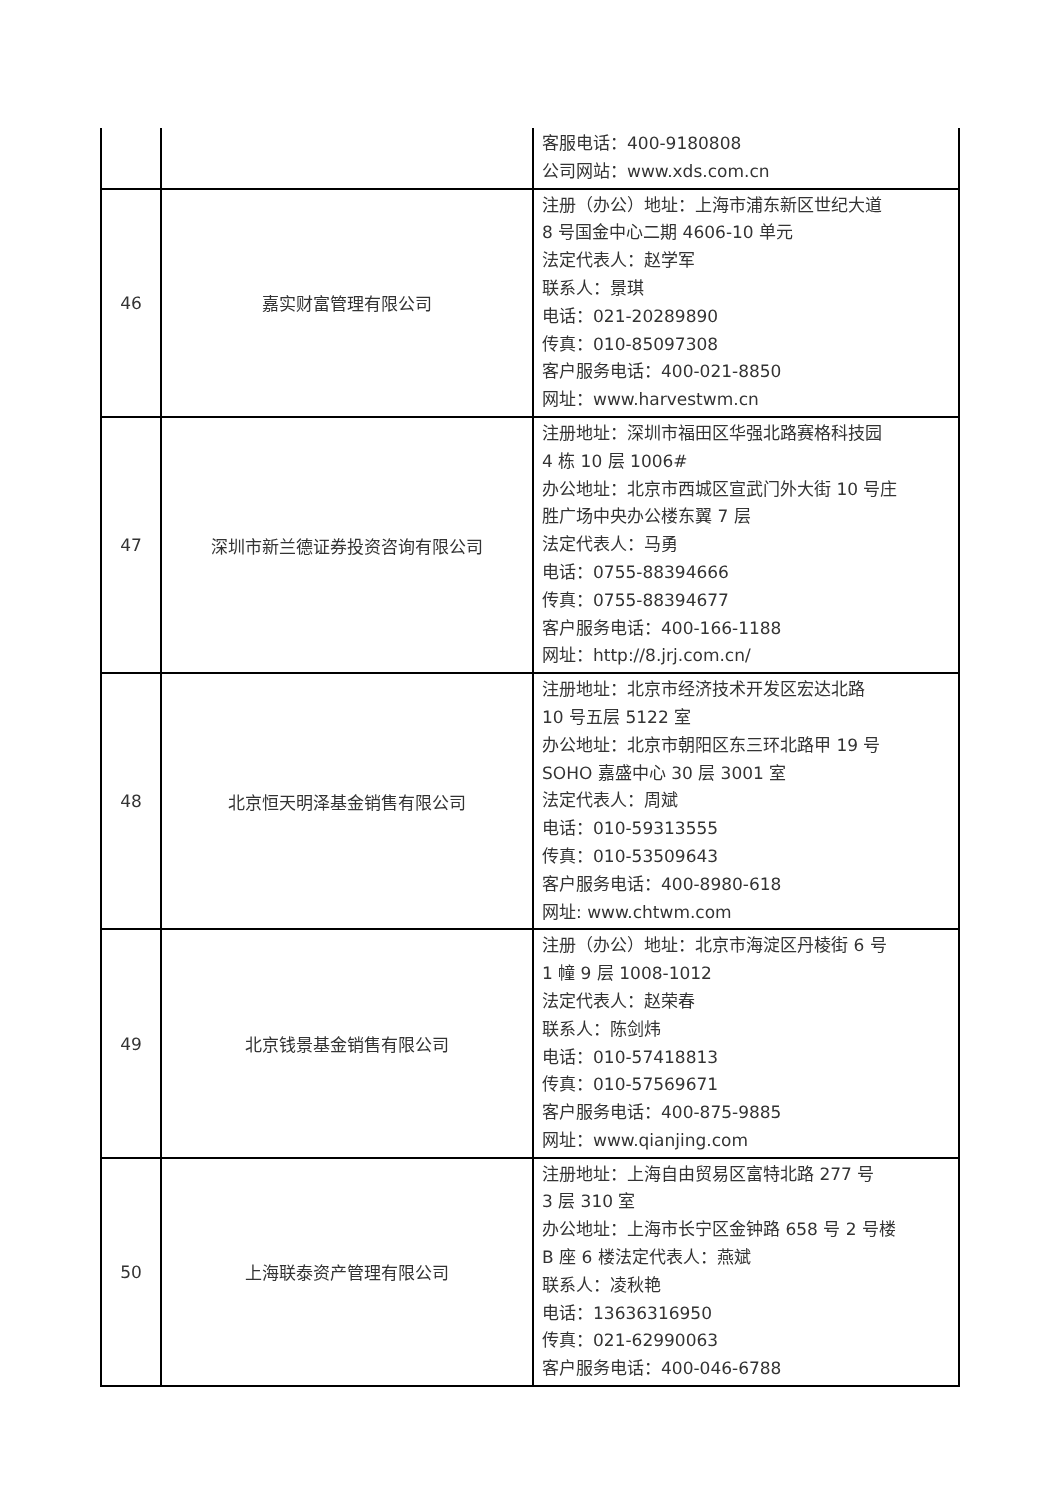| | | 客服电话：400-9180808 公司网站：www.xds.com.cn |
| 46 | 嘉实财富管理有限公司 | 注册（办公）地址：上海市浦东新区世纪大道 8 号国金中心二期 4606-10 单元 法定代表人：赵学军 联系人：景琪 电话：021-20289890 传真：010-85097308 客户服务电话：400-021-8850 网址：www.harvestwm.cn |
| 47 | 深圳市新兰德证券投资咨询有限公司 | 注册地址：深圳市福田区华强北路赛格科技园 4 栋 10 层 1006# 办公地址：北京市西城区宣武门外大街 10 号庄 胜广场中央办公楼东翼 7 层 法定代表人：马勇 电话：0755-88394666 传真：0755-88394677 客户服务电话：400-166-1188 网址：http://8.jrj.com.cn/ |
| 48 | 北京恒天明泽基金销售有限公司 | 注册地址：北京市经济技术开发区宏达北路 10 号五层 5122 室 办公地址：北京市朝阳区东三环北路甲 19 号 SOHO 嘉盛中心 30 层 3001 室 法定代表人：周斌 电话：010-59313555 传真：010-53509643 客户服务电话：400-8980-618 网址: www.chtwm.com |
| 49 | 北京钱景基金销售有限公司 | 注册（办公）地址：北京市海淀区丹棱街 6 号 1 幢 9 层 1008-1012 法定代表人：赵荣春 联系人：陈剑炜 电话：010-57418813 传真：010-57569671 客户服务电话：400-875-9885 网址：www.qianjing.com |
| 50 | 上海联泰资产管理有限公司 | 注册地址：上海自由贸易区富特北路 277 号 3 层 310 室 办公地址：上海市长宁区金钟路 658 号 2 号楼 B 座 6 楼法定代表人：燕斌 联系人：凌秋艳 电话：13636316950 传真：021-62990063 客户服务电话：400-046-6788 |